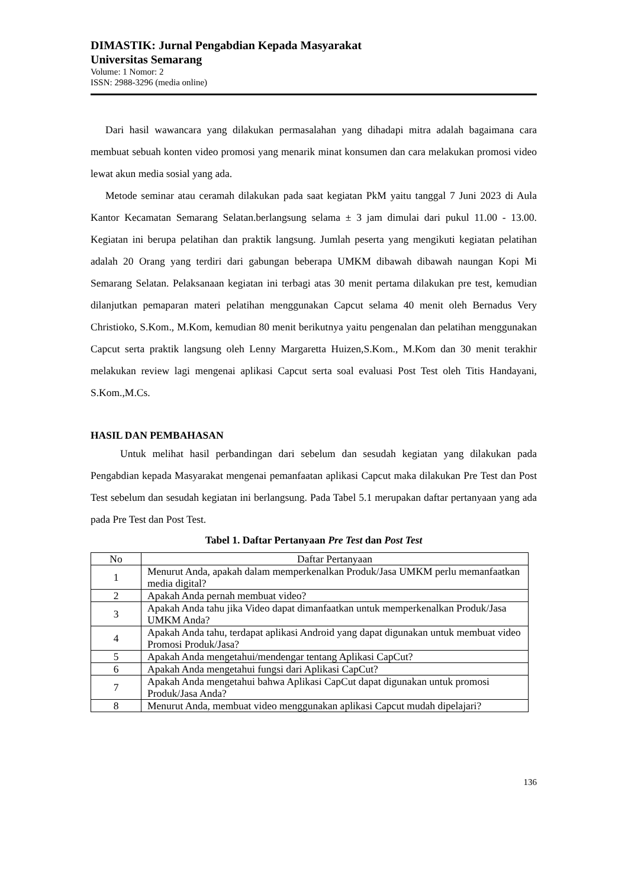DIMASTIK: Jurnal Pengabdian Kepada Masyarakat
Universitas Semarang
Volume: 1 Nomor: 2
ISSN: 2988-3296 (media online)
Dari hasil wawancara yang dilakukan permasalahan yang dihadapi mitra adalah bagaimana cara membuat sebuah konten video promosi yang menarik minat konsumen dan cara melakukan promosi video lewat akun media sosial yang ada.
Metode seminar atau ceramah dilakukan pada saat kegiatan PkM yaitu tanggal 7 Juni 2023 di Aula Kantor Kecamatan Semarang Selatan.berlangsung selama ± 3 jam dimulai dari pukul 11.00 - 13.00. Kegiatan ini berupa pelatihan dan praktik langsung. Jumlah peserta yang mengikuti kegiatan pelatihan adalah 20 Orang yang terdiri dari gabungan beberapa UMKM dibawah dibawah naungan Kopi Mi Semarang Selatan. Pelaksanaan kegiatan ini terbagi atas 30 menit pertama dilakukan pre test, kemudian dilanjutkan pemaparan materi pelatihan menggunakan Capcut selama 40 menit oleh Bernadus Very Christioko, S.Kom., M.Kom, kemudian 80 menit berikutnya yaitu pengenalan dan pelatihan menggunakan Capcut serta praktik langsung oleh Lenny Margaretta Huizen,S.Kom., M.Kom dan 30 menit terakhir melakukan review lagi mengenai aplikasi Capcut serta soal evaluasi Post Test oleh Titis Handayani, S.Kom.,M.Cs.
HASIL DAN PEMBAHASAN
Untuk melihat hasil perbandingan dari sebelum dan sesudah kegiatan yang dilakukan pada Pengabdian kepada Masyarakat mengenai pemanfaatan aplikasi Capcut maka dilakukan Pre Test dan Post Test sebelum dan sesudah kegiatan ini berlangsung. Pada Tabel 5.1 merupakan daftar pertanyaan yang ada pada Pre Test dan Post Test.
Tabel 1. Daftar Pertanyaan Pre Test dan Post Test
| No | Daftar Pertanyaan |
| 1 | Menurut Anda, apakah dalam memperkenalkan Produk/Jasa UMKM perlu memanfaatkan media digital? |
| 2 | Apakah Anda pernah membuat video? |
| 3 | Apakah Anda tahu jika Video dapat dimanfaatkan untuk memperkenalkan Produk/Jasa UMKM Anda? |
| 4 | Apakah Anda tahu, terdapat aplikasi Android yang dapat digunakan untuk membuat video Promosi Produk/Jasa? |
| 5 | Apakah Anda mengetahui/mendengar tentang Aplikasi CapCut? |
| 6 | Apakah Anda mengetahui fungsi dari Aplikasi CapCut? |
| 7 | Apakah Anda mengetahui bahwa Aplikasi CapCut dapat digunakan untuk promosi Produk/Jasa Anda? |
| 8 | Menurut Anda, membuat video menggunakan aplikasi Capcut mudah dipelajari? |
136